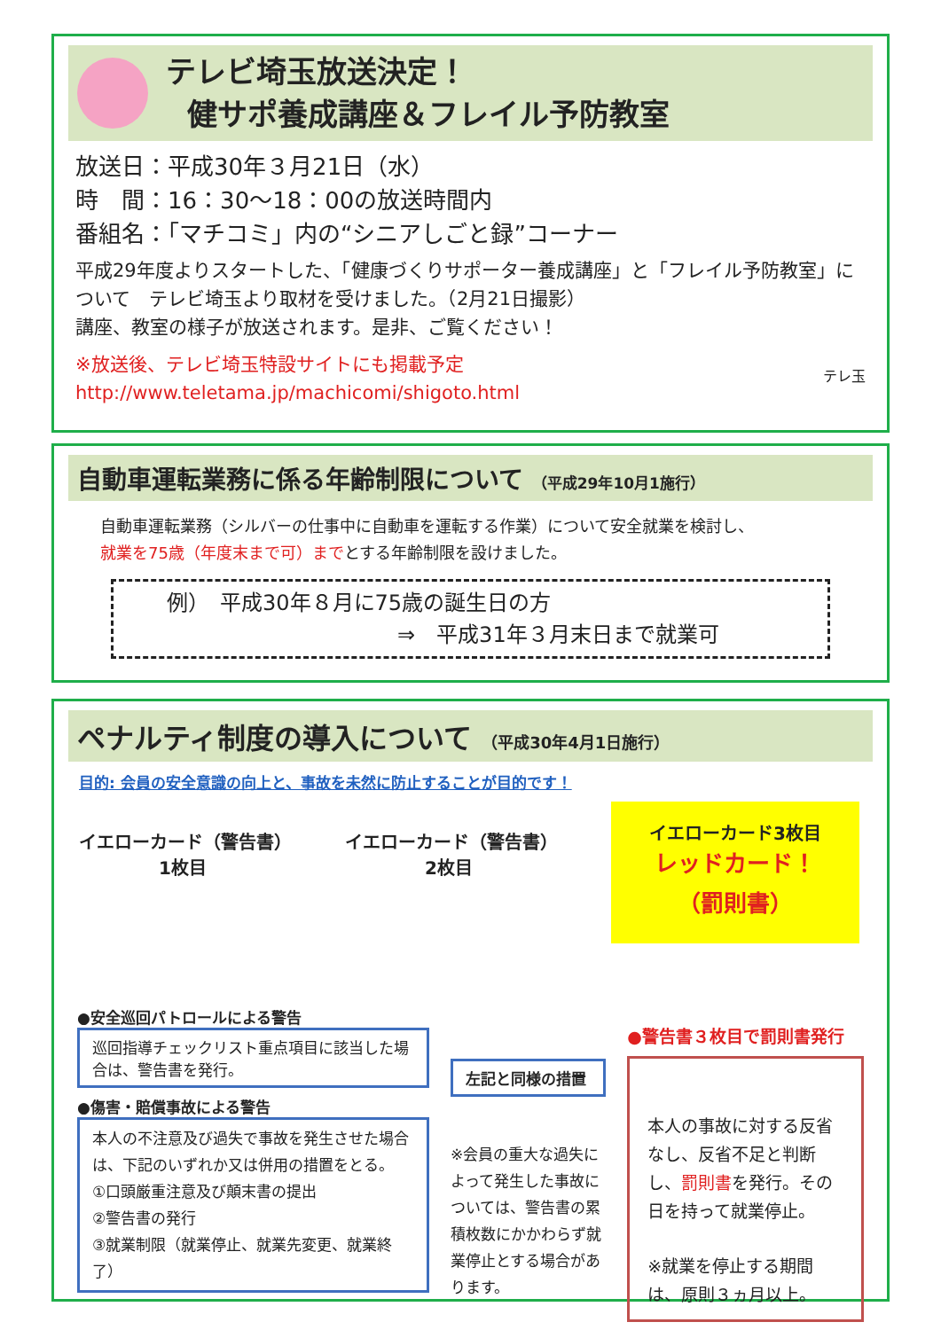テレビ埼玉放送決定！
健サポ養成講座＆フレイル予防教室
放送日：平成30年３月21日（水）
時　間：16：30〜18：00の放送時間内
番組名：「マチコミ」内の“シニアしごと録”コーナー
平成29年度よりスタートした、「健康づくりサポーター養成講座」と「フレイル予防教室」について　テレビ埼玉より取材を受けました。（2月21日撮影）
講座、教室の様子が放送されます。是非、ご覧ください！
※放送後、テレビ埼玉特設サイトにも掲載予定
http://www.teletama.jp/machicomi/shigoto.html
テレ玉
自動車運転業務に係る年齢制限について （平成29年10月1施行）
自動車運転業務（シルバーの仕事中に自動車を運転する作業）について安全就業を検討し、
就業を75歳（年度末まで可）までとする年齢制限を設けました。
例）　平成30年８月に75歳の誕生日の方
⇒　平成31年３月末日まで就業可
ペナルティ制度の導入について （平成30年4月1日施行）
目的: 会員の安全意識の向上と、事故を未然に防止することが目的です！
イエローカード（警告書）
1枚目
イエローカード（警告書）
2枚目
イエローカード3枚目
レッドカード！
（罰則書）
●安全巡回パトロールによる警告
巡回指導チェックリスト重点項目に該当した場合は、警告書を発行。
●傷害・賠償事故による警告
本人の不注意及び過失で事故を発生させた場合は、下記のいずれか又は併用の措置をとる。
①口頭厳重注意及び顛末書の提出
②警告書の発行
③就業制限（就業停止、就業先変更、就業終了）
左記と同様の措置
※会員の重大な過失によって発生した事故については、警告書の累積枚数にかかわらず就業停止とする場合があります。
●警告書３枚目で罰則書発行
本人の事故に対する反省なし、反省不足と判断し、罰則書を発行。その日を持って就業停止。
※就業を停止する期間は、原則３ヵ月以上。